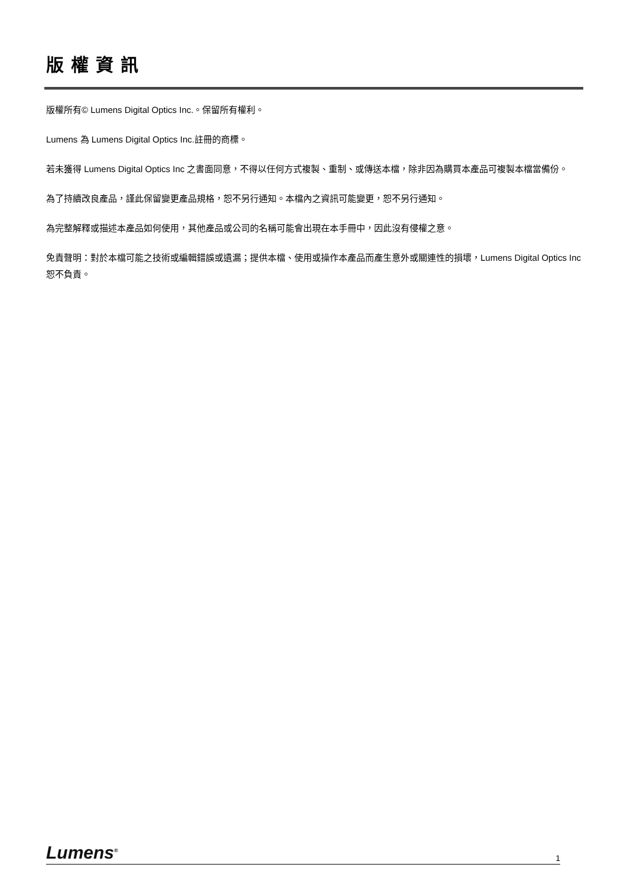版權資訊
版權所有© Lumens Digital Optics Inc.。保留所有權利。
Lumens 為 Lumens Digital Optics Inc.註冊的商標。
若未獲得 Lumens Digital Optics Inc 之書面同意，不得以任何方式複製、重制、或傳送本檔，除非因為購買本產品可複製本檔當備份。
為了持續改良產品，謹此保留變更產品規格，恕不另行通知。本檔內之資訊可能變更，恕不另行通知。
為完整解釋或描述本產品如何使用，其他產品或公司的名稱可能會出現在本手冊中，因此沒有侵權之意。
免責聲明：對於本檔可能之技術或編輯錯誤或遺漏；提供本檔、使用或操作本產品而產生意外或關連性的損壞，Lumens Digital Optics Inc 恕不負責。
Lumens<sup>®</sup> 1